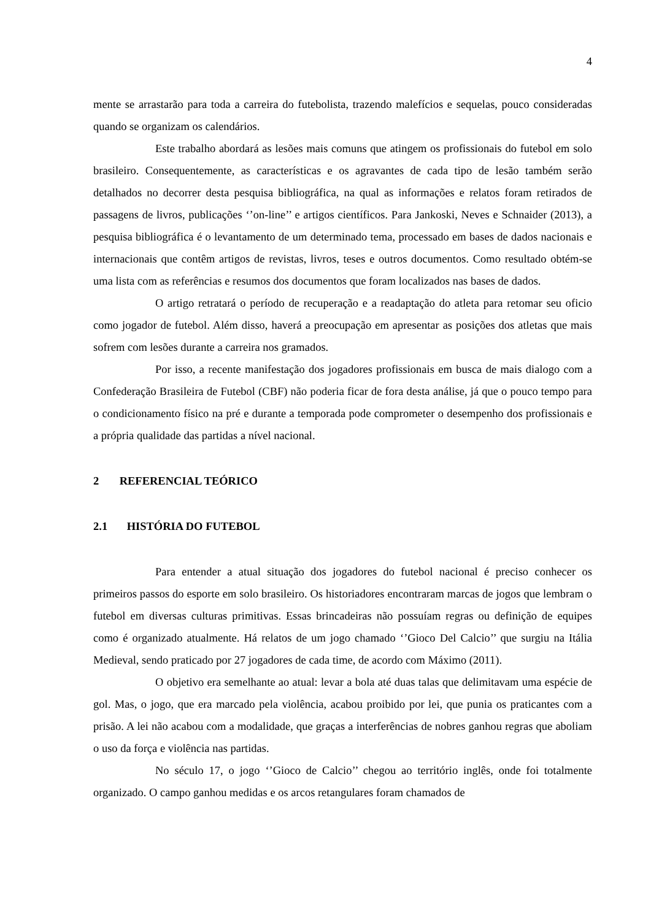4
mente se arrastarão para toda a carreira do futebolista, trazendo malefícios e sequelas, pouco consideradas quando se organizam os calendários.
Este trabalho abordará as lesões mais comuns que atingem os profissionais do futebol em solo brasileiro. Consequentemente, as características e os agravantes de cada tipo de lesão também serão detalhados no decorrer desta pesquisa bibliográfica, na qual as informações e relatos foram retirados de passagens de livros, publicações ‘’on-line’’ e artigos científicos. Para Jankoski, Neves e Schnaider (2013), a pesquisa bibliográfica é o levantamento de um determinado tema, processado em bases de dados nacionais e internacionais que contêm artigos de revistas, livros, teses e outros documentos. Como resultado obtém-se uma lista com as referências e resumos dos documentos que foram localizados nas bases de dados.
O artigo retratará o período de recuperação e a readaptação do atleta para retomar seu oficio como jogador de futebol. Além disso, haverá a preocupação em apresentar as posições dos atletas que mais sofrem com lesões durante a carreira nos gramados.
Por isso, a recente manifestação dos jogadores profissionais em busca de mais dialogo com a Confederação Brasileira de Futebol (CBF) não poderia ficar de fora desta análise, já que o pouco tempo para o condicionamento físico na pré e durante a temporada pode comprometer o desempenho dos profissionais e a própria qualidade das partidas a nível nacional.
2 REFERENCIAL TEÓRICO
2.1 HISTÓRIA DO FUTEBOL
Para entender a atual situação dos jogadores do futebol nacional é preciso conhecer os primeiros passos do esporte em solo brasileiro. Os historiadores encontraram marcas de jogos que lembram o futebol em diversas culturas primitivas. Essas brincadeiras não possuíam regras ou definição de equipes como é organizado atualmente. Há relatos de um jogo chamado ‘’Gioco Del Calcio’’ que surgiu na Itália Medieval, sendo praticado por 27 jogadores de cada time, de acordo com Máximo (2011).
O objetivo era semelhante ao atual: levar a bola até duas talas que delimitavam uma espécie de gol. Mas, o jogo, que era marcado pela violência, acabou proibido por lei, que punia os praticantes com a prisão. A lei não acabou com a modalidade, que graças a interferências de nobres ganhou regras que aboliam o uso da força e violência nas partidas.
No século 17, o jogo ‘’Gioco de Calcio’’ chegou ao território inglês, onde foi totalmente organizado. O campo ganhou medidas e os arcos retangulares foram chamados de